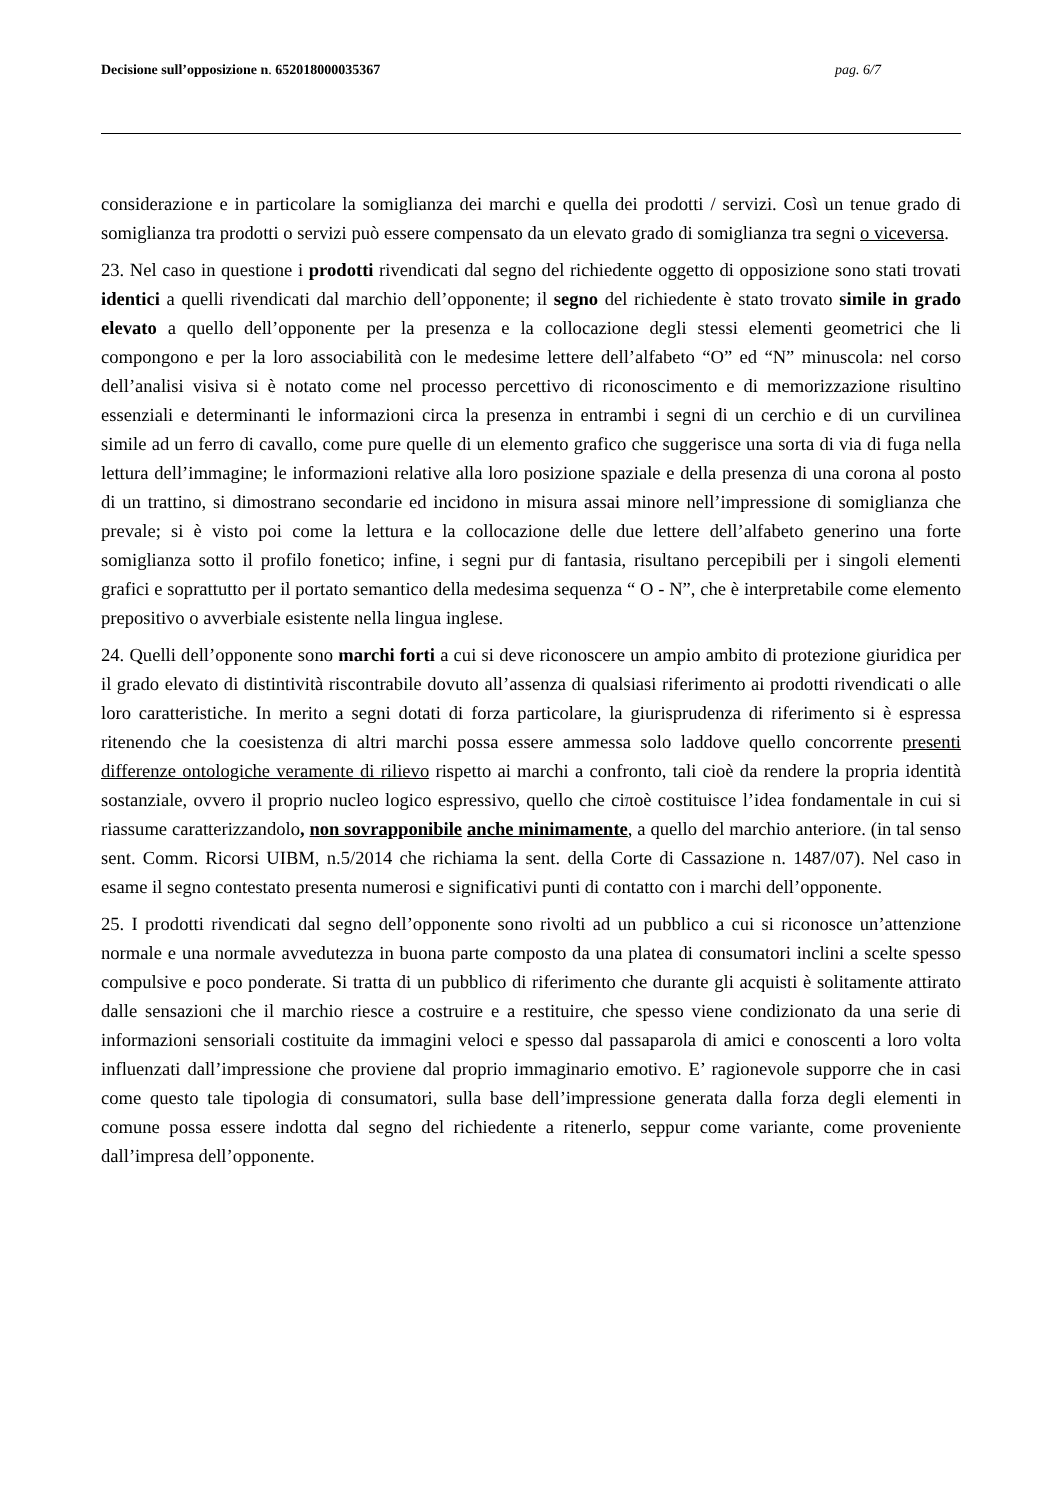Decisione sull’opposizione n. 652018000035367 pag. 6/7
considerazione e in particolare la somiglianza dei marchi e quella dei prodotti / servizi. Così un tenue grado di somiglianza tra prodotti o servizi può essere compensato da un elevato grado di somiglianza tra segni o viceversa.
23. Nel caso in questione i prodotti rivendicati dal segno del richiedente oggetto di opposizione sono stati trovati identici a quelli rivendicati dal marchio dell’opponente; il segno del richiedente è stato trovato simile in grado elevato a quello dell’opponente per la presenza e la collocazione degli stessi elementi geometrici che li compongono e per la loro associabilità con le medesime lettere dell’alfabeto “O” ed “N” minuscola: nel corso dell’analisi visiva si è notato come nel processo percettivo di riconoscimento e di memorizzazione risultino essenziali e determinanti le informazioni circa la presenza in entrambi i segni di un cerchio e di un curvilinea simile ad un ferro di cavallo, come pure quelle di un elemento grafico che suggerisce una sorta di via di fuga nella lettura dell’immagine; le informazioni relative alla loro posizione spaziale e della presenza di una corona al posto di un trattino, si dimostrano secondarie ed incidono in misura assai minore nell’impressione di somiglianza che prevale; si è visto poi come la lettura e la collocazione delle due lettere dell’alfabeto generino una forte somiglianza sotto il profilo fonetico; infine, i segni pur di fantasia, risultano percepibili per i singoli elementi grafici e soprattutto per il portato semantico della medesima sequenza “ O - N”, che è interpretabile come elemento prepositivo o avverbiale esistente nella lingua inglese.
24. Quelli dell’opponente sono marchi forti a cui si deve riconoscere un ampio ambito di protezione giuridica per il grado elevato di distintività riscontrabile dovuto all’assenza di qualsiasi riferimento ai prodotti rivendicati o alle loro caratteristiche. In merito a segni dotati di forza particolare, la giurisprudenza di riferimento si è espressa ritenendo che la coesistenza di altri marchi possa essere ammessa solo laddove quello concorrente presenti differenze ontologiche veramente di rilievo rispetto ai marchi a confronto, tali cioè da rendere la propria identità sostanziale, ovvero il proprio nucleo logico espressivo, quello che ciπoè costituisce l’idea fondamentale in cui si riassume caratterizzandolo, non sovrapponibile anche minimamente, a quello del marchio anteriore. (in tal senso sent. Comm. Ricorsi UIBM, n.5/2014 che richiama la sent. della Corte di Cassazione n. 1487/07). Nel caso in esame il segno contestato presenta numerosi e significativi punti di contatto con i marchi dell’opponente.
25. I prodotti rivendicati dal segno dell’opponente sono rivolti ad un pubblico a cui si riconosce un’attenzione normale e una normale avvedutezza in buona parte composto da una platea di consumatori inclini a scelte spesso compulsive e poco ponderate. Si tratta di un pubblico di riferimento che durante gli acquisti è solitamente attirato dalle sensazioni che il marchio riesce a costruire e a restituire, che spesso viene condizionato da una serie di informazioni sensoriali costituite da immagini veloci e spesso dal passaparola di amici e conoscenti a loro volta influenzati dall’impressione che proviene dal proprio immaginario emotivo. E’ ragionevole supporre che in casi come questo tale tipologia di consumatori, sulla base dell’impressione generata dalla forza degli elementi in comune possa essere indotta dal segno del richiedente a ritenerlo, seppur come variante, come proveniente dall’impresa dell’opponente.